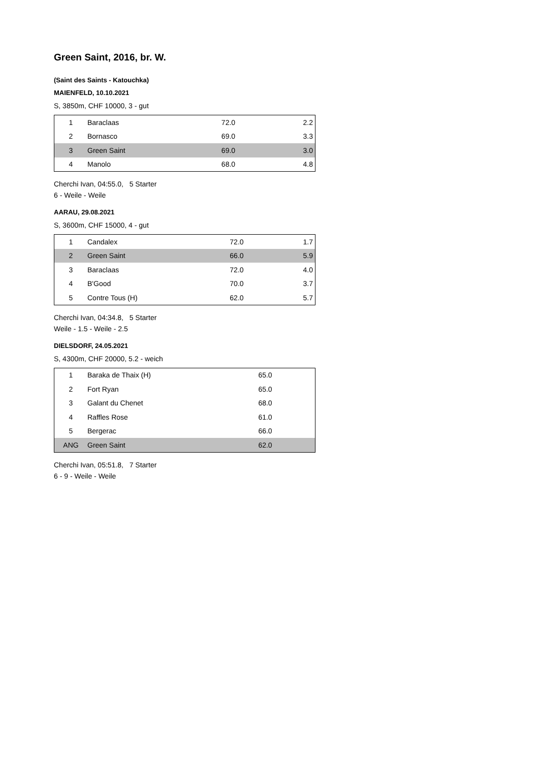Green Saint, 2016, br. W.
(Saint des Saints - Katouchka)
MAIENFELD, 10.10.2021
S, 3850m, CHF 10000, 3 - gut
| 1 | Baraclaas | 72.0 | 2.2 |
| 2 | Bornasco | 69.0 | 3.3 |
| 3 | Green Saint | 69.0 | 3.0 |
| 4 | Manolo | 68.0 | 4.8 |
Cherchi Ivan, 04:55.0, 5 Starter
6 - Weile - Weile
AARAU, 29.08.2021
S, 3600m, CHF 15000, 4 - gut
| 1 | Candalex | 72.0 | 1.7 |
| 2 | Green Saint | 66.0 | 5.9 |
| 3 | Baraclaas | 72.0 | 4.0 |
| 4 | B'Good | 70.0 | 3.7 |
| 5 | Contre Tous (H) | 62.0 | 5.7 |
Cherchi Ivan, 04:34.8, 5 Starter
Weile - 1.5 - Weile - 2.5
DIELSDORF, 24.05.2021
S, 4300m, CHF 20000, 5.2 - weich
| 1 | Baraka de Thaix (H) | 65.0 | |
| 2 | Fort Ryan | 65.0 | |
| 3 | Galant du Chenet | 68.0 | |
| 4 | Raffles Rose | 61.0 | |
| 5 | Bergerac | 66.0 | |
| ANG | Green Saint | 62.0 | |
Cherchi Ivan, 05:51.8, 7 Starter
6 - 9 - Weile - Weile